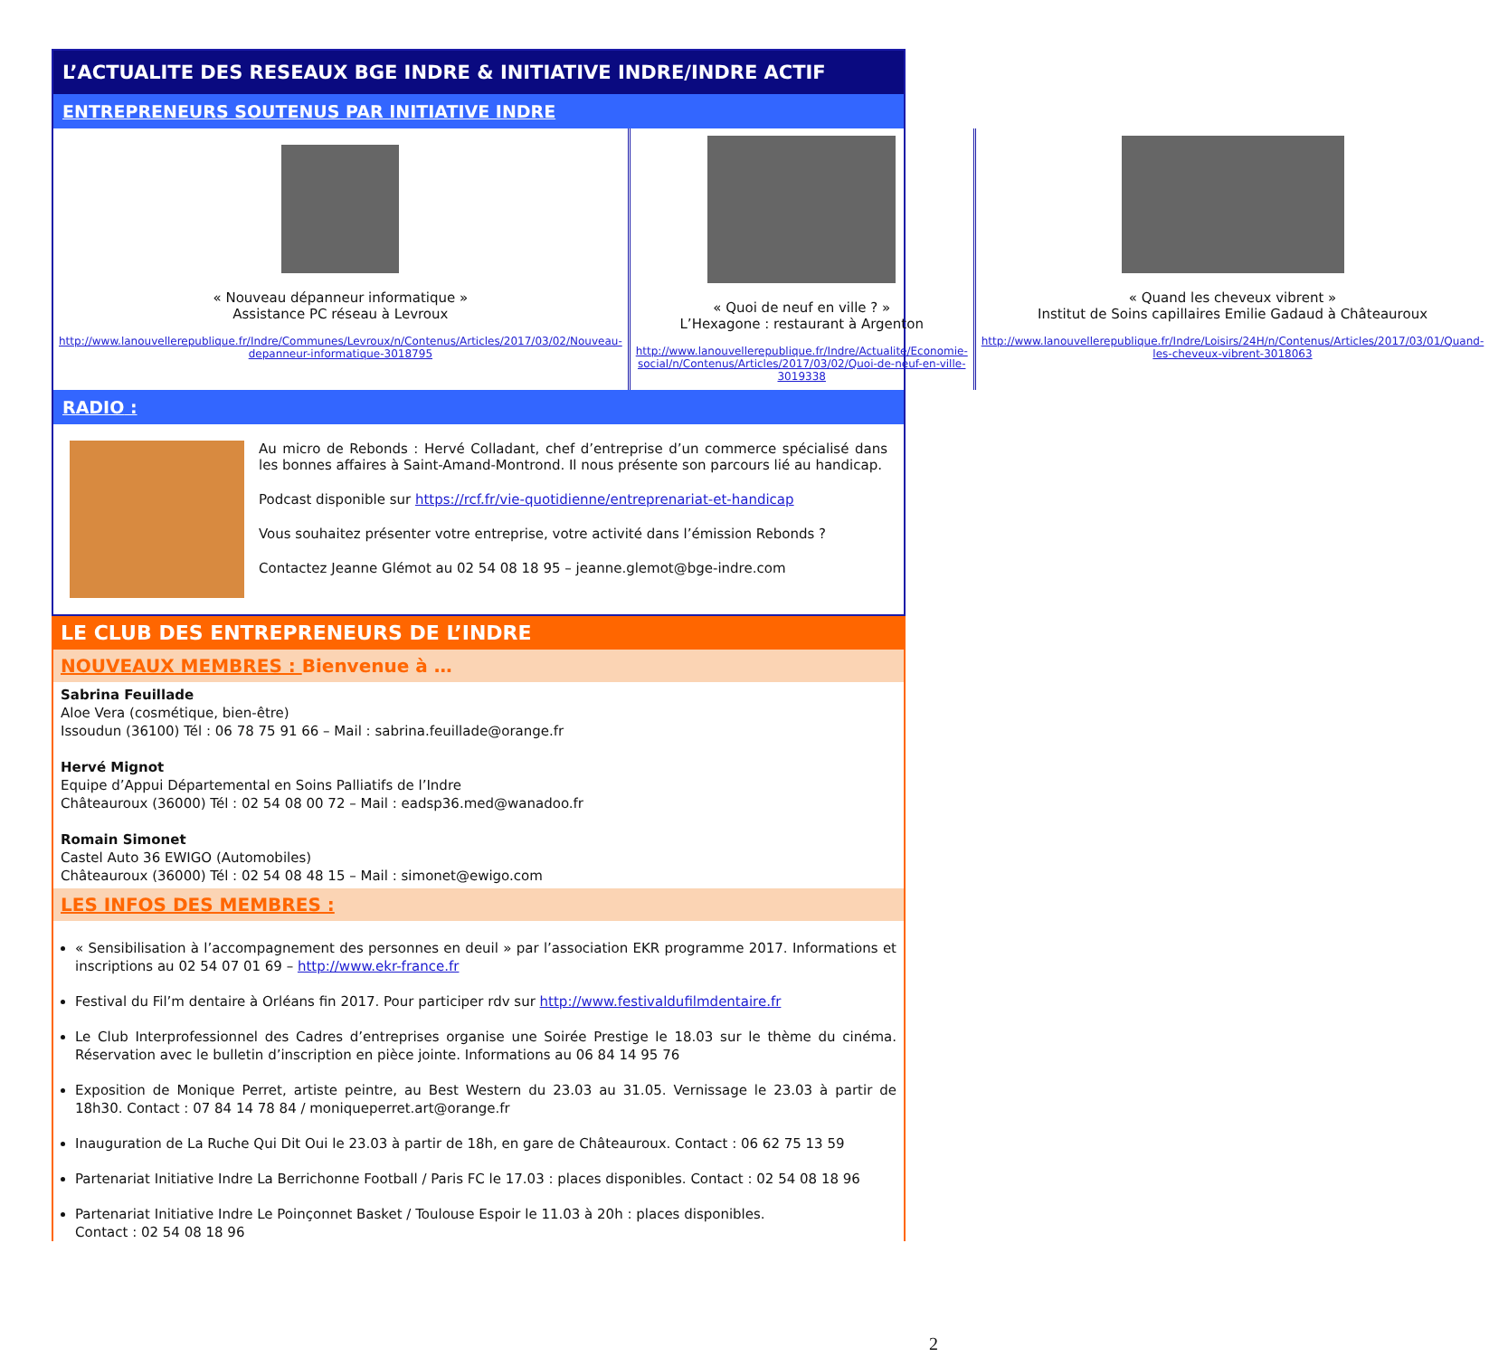L’ACTUALITE DES RESEAUX BGE INDRE & INITIATIVE INDRE/INDRE ACTIF
ENTREPRENEURS SOUTENUS PAR INITIATIVE INDRE
« Nouveau dépanneur informatique »
Assistance PC réseau à Levroux
http://www.lanouvellerepublique.fr/Indre/Communes/Levroux/n/Contenus/Articles/2017/03/02/Nouveau-depanneur-informatique-3018795
« Quoi de neuf en ville ? »
L’Hexagone : restaurant à Argenton
http://www.lanouvellerepublique.fr/Indre/Actualite/Economie-social/n/Contenus/Articles/2017/03/02/Quoi-de-neuf-en-ville-3019338
« Quand les cheveux vibrent »
Institut de Soins capillaires Emilie Gadaud à Châteauroux
http://www.lanouvellerepublique.fr/Indre/Loisirs/24H/n/Contenus/Articles/2017/03/01/Quand-les-cheveux-vibrent-3018063
RADIO :
Au micro de Rebonds : Hervé Colladant, chef d’entreprise d’un commerce spécialisé dans les bonnes affaires à Saint-Amand-Montrond. Il nous présente son parcours lié au handicap.
Podcast disponible sur https://rcf.fr/vie-quotidienne/entreprenariat-et-handicap
Vous souhaitez présenter votre entreprise, votre activité dans l’émission Rebonds ?
Contactez Jeanne Glémot au 02 54 08 18 95 – jeanne.glemot@bge-indre.com
LE CLUB DES ENTREPRENEURS DE L’INDRE
NOUVEAUX MEMBRES : Bienvenue à …
Sabrina Feuillade
Aloe Vera (cosmétique, bien-être)
Issoudun (36100) Tél : 06 78 75 91 66 – Mail : sabrina.feuillade@orange.fr
Hervé Mignot
Equipe d’Appui Départemental en Soins Palliatifs de l’Indre
Châteauroux (36000) Tél : 02 54 08 00 72 – Mail : eadsp36.med@wanadoo.fr
Romain Simonet
Castel Auto 36 EWIGO (Automobiles)
Châteauroux (36000) Tél : 02 54 08 48 15 – Mail : simonet@ewigo.com
LES INFOS DES MEMBRES :
« Sensibilisation à l’accompagnement des personnes en deuil » par l’association EKR programme 2017. Informations et inscriptions au 02 54 07 01 69 – http://www.ekr-france.fr
Festival du Fil’m dentaire à Orléans fin 2017. Pour participer rdv sur http://www.festivaldufilmdentaire.fr
Le Club Interprofessionnel des Cadres d’entreprises organise une Soirée Prestige le 18.03 sur le thème du cinéma. Réservation avec le bulletin d’inscription en pièce jointe. Informations au 06 84 14 95 76
Exposition de Monique Perret, artiste peintre, au Best Western du 23.03 au 31.05. Vernissage le 23.03 à partir de 18h30. Contact : 07 84 14 78 84 / moniqueperret.art@orange.fr
Inauguration de La Ruche Qui Dit Oui le 23.03 à partir de 18h, en gare de Châteauroux. Contact : 06 62 75 13 59
Partenariat Initiative Indre La Berrichonne Football / Paris FC le 17.03 : places disponibles. Contact : 02 54 08 18 96
Partenariat Initiative Indre Le Poinçonnet Basket / Toulouse Espoir le 11.03 à 20h : places disponibles.
Contact : 02 54 08 18 96
2